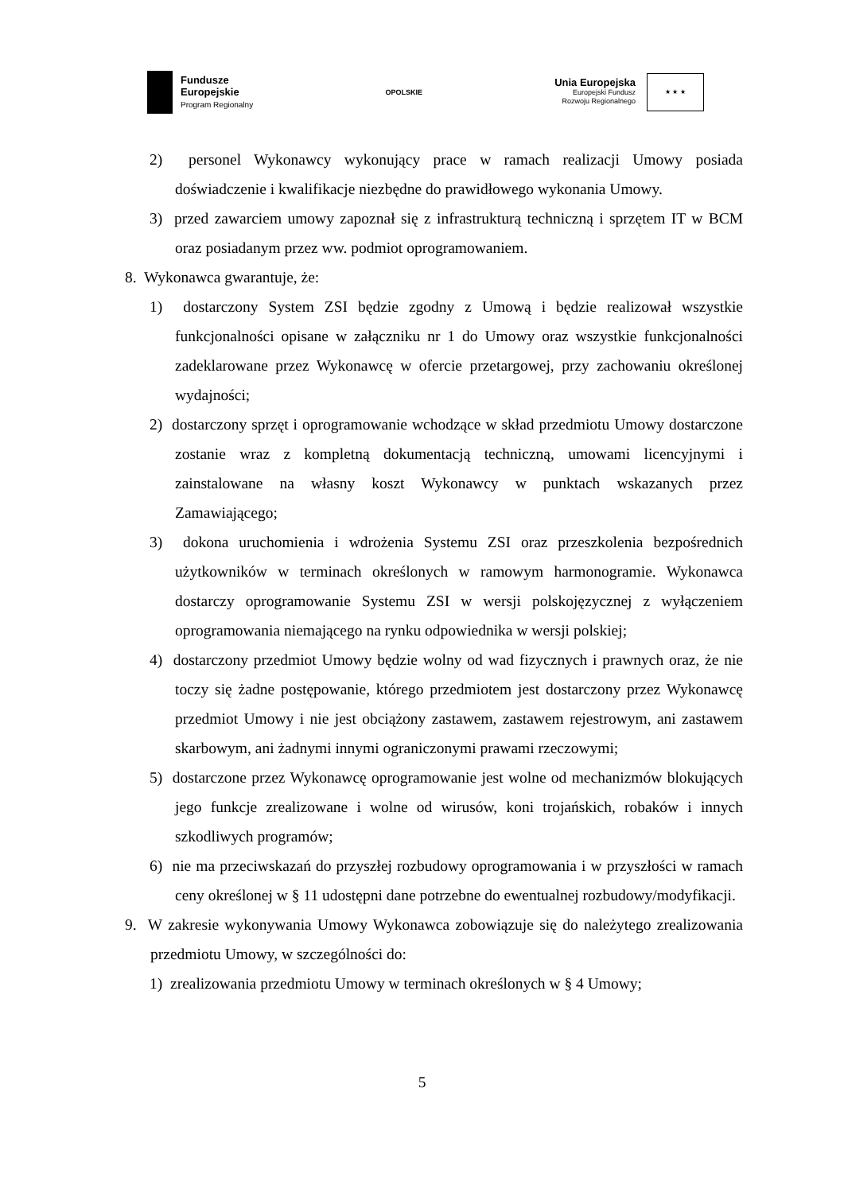Fundusze
Europejskie
Program Regionalny
OPOLSKIE
Unia Europejska
Europejski Fundusz
Rozwoju Regionalnego
★ ★ ★
2) personel Wykonawcy wykonujący prace w ramach realizacji Umowy posiada doświadczenie i kwalifikacje niezbędne do prawidłowego wykonania Umowy.
3) przed zawarciem umowy zapoznał się z infrastrukturą techniczną i sprzętem IT w BCM oraz posiadanym przez ww. podmiot oprogramowaniem.
8. Wykonawca gwarantuje, że:
1) dostarczony System ZSI będzie zgodny z Umową i będzie realizował wszystkie funkcjonalności opisane w załączniku nr 1 do Umowy oraz wszystkie funkcjonalności zadeklarowane przez Wykonawcę w ofercie przetargowej, przy zachowaniu określonej wydajności;
2) dostarczony sprzęt i oprogramowanie wchodzące w skład przedmiotu Umowy dostarczone zostanie wraz z kompletną dokumentacją techniczną, umowami licencyjnymi i zainstalowane na własny koszt Wykonawcy w punktach wskazanych przez Zamawiającego;
3) dokona uruchomienia i wdrożenia Systemu ZSI oraz przeszkolenia bezpośrednich użytkowników w terminach określonych w ramowym harmonogramie. Wykonawca dostarczy oprogramowanie Systemu ZSI w wersji polskojęzycznej z wyłączeniem oprogramowania niemającego na rynku odpowiednika w wersji polskiej;
4) dostarczony przedmiot Umowy będzie wolny od wad fizycznych i prawnych oraz, że nie toczy się żadne postępowanie, którego przedmiotem jest dostarczony przez Wykonawcę przedmiot Umowy i nie jest obciążony zastawem, zastawem rejestrowym, ani zastawem skarbowym, ani żadnymi innymi ograniczonymi prawami rzeczowymi;
5) dostarczone przez Wykonawcę oprogramowanie jest wolne od mechanizmów blokujących jego funkcje zrealizowane i wolne od wirusów, koni trojańskich, robaków i innych szkodliwych programów;
6) nie ma przeciwskazań do przyszłej rozbudowy oprogramowania i w przyszłości w ramach ceny określonej w § 11 udostępni dane potrzebne do ewentualnej rozbudowy/modyfikacji.
9. W zakresie wykonywania Umowy Wykonawca zobowiązuje się do należytego zrealizowania przedmiotu Umowy, w szczególności do:
1) zrealizowania przedmiotu Umowy w terminach określonych w § 4 Umowy;
5